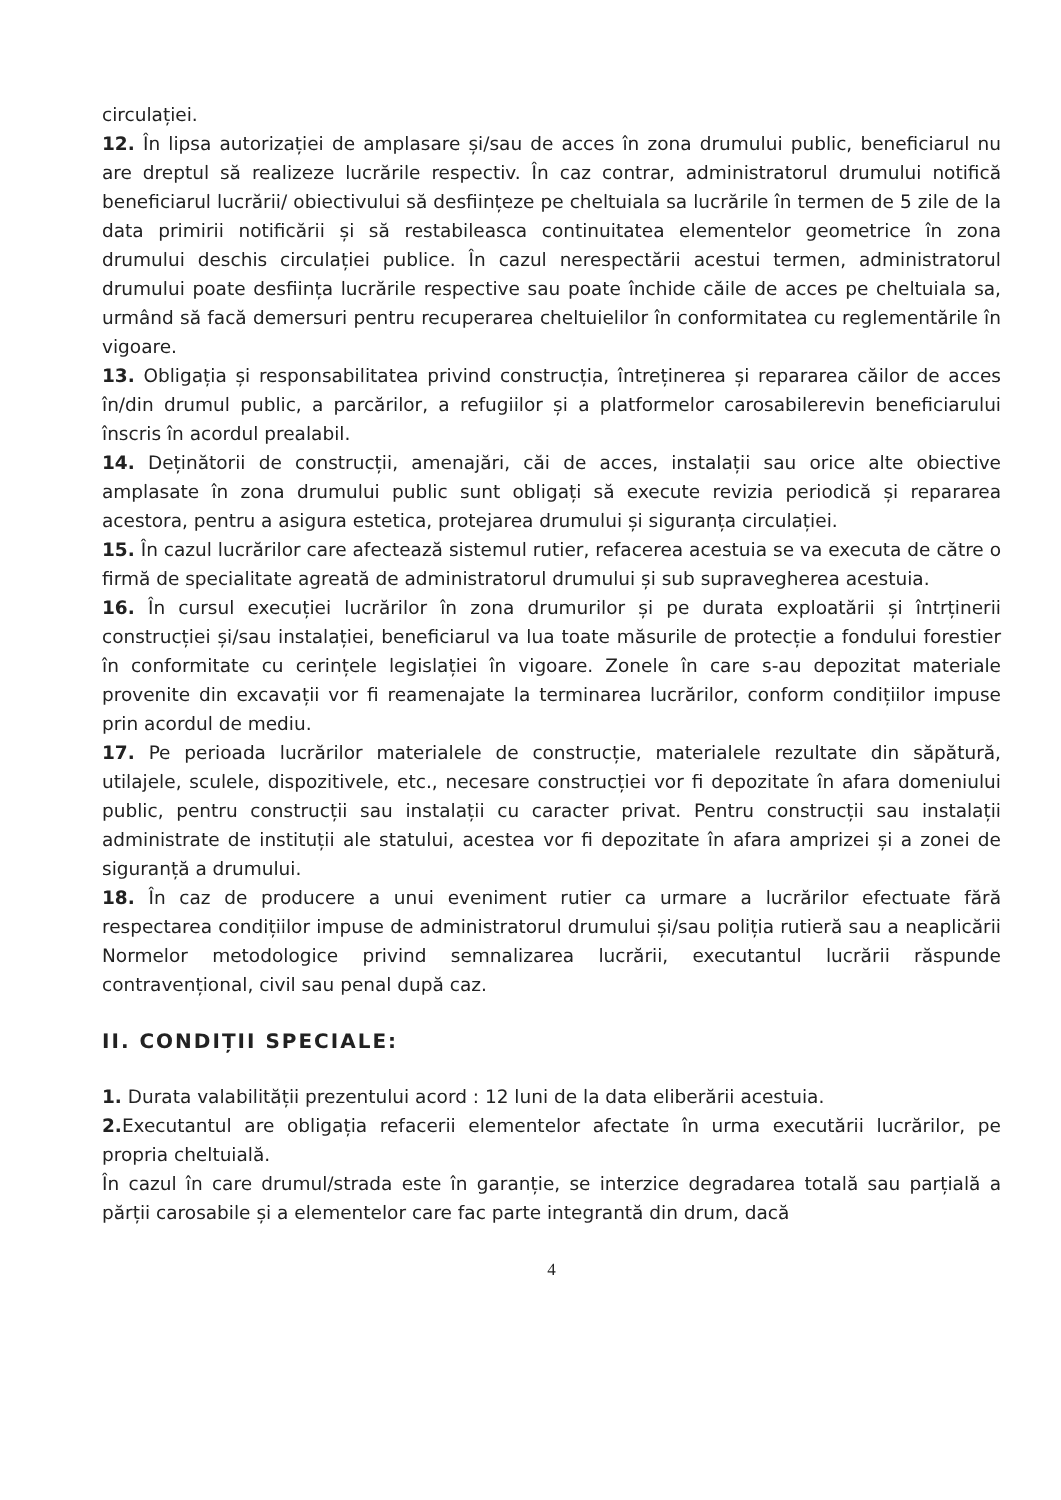circulației.
12. În lipsa autorizației de amplasare și/sau de acces în zona drumului public, beneficiarul nu are dreptul să realizeze lucrările respectiv. În caz contrar, administratorul drumului notifică beneficiarul lucrării/ obiectivului să desființeze pe cheltuiala sa lucrările în termen de 5 zile de la data primirii notificării și să restabileasca continuitatea elementelor geometrice în zona drumului deschis circulației publice. În cazul nerespectării acestui termen, administratorul drumului poate desființa lucrările respective sau poate închide căile de acces pe cheltuiala sa, urmând să facă demersuri pentru recuperarea cheltuielilor în conformitatea cu reglementările în vigoare.
13. Obligația și responsabilitatea privind construcția, întreținerea și repararea căilor de acces în/din drumul public, a parcărilor, a refugiilor și a platformelor carosabilerevin beneficiarului înscris în acordul prealabil.
14. Deținătorii de construcții, amenajări, căi de acces, instalații sau orice alte obiective amplasate în zona drumului public sunt obligați să execute revizia periodică și repararea acestora, pentru a asigura estetica, protejarea drumului și siguranța circulației.
15. În cazul lucrărilor care afectează sistemul rutier, refacerea acestuia se va executa de către o firmă de specialitate agreată de administratorul drumului și sub supravegherea acestuia.
16. În cursul execuției lucrărilor în zona drumurilor și pe durata exploatării și întrținerii construcției și/sau instalației, beneficiarul va lua toate măsurile de protecție a fondului forestier în conformitate cu cerințele legislației în vigoare. Zonele în care s-au depozitat materiale provenite din excavații vor fi reamenajate la terminarea lucrărilor, conform condițiilor impuse prin acordul de mediu.
17. Pe perioada lucrărilor materialele de construcție, materialele rezultate din săpătură, utilajele, sculele, dispozitivele, etc., necesare construcției vor fi depozitate în afara domeniului public, pentru construcții sau instalații cu caracter privat. Pentru construcții sau instalații administrate de instituții ale statului, acestea vor fi depozitate în afara amprizei și a zonei de siguranță a drumului.
18. În caz de producere a unui eveniment rutier ca urmare a lucrărilor efectuate fără respectarea condițiilor impuse de administratorul drumului și/sau poliția rutieră sau a neaplicării Normelor metodologice privind semnalizarea lucrării, executantul lucrării răspunde contravențional, civil sau penal după caz.
II. CONDIȚII SPECIALE:
1. Durata valabilității prezentului acord : 12 luni de la data eliberării acestuia.
2. Executantul are obligația refacerii elementelor afectate în urma executării lucrărilor, pe propria cheltuială.
În cazul în care drumul/strada este în garanție, se interzice degradarea totală sau parțială a părții carosabile și a elementelor care fac parte integrantă din drum, dacă
4